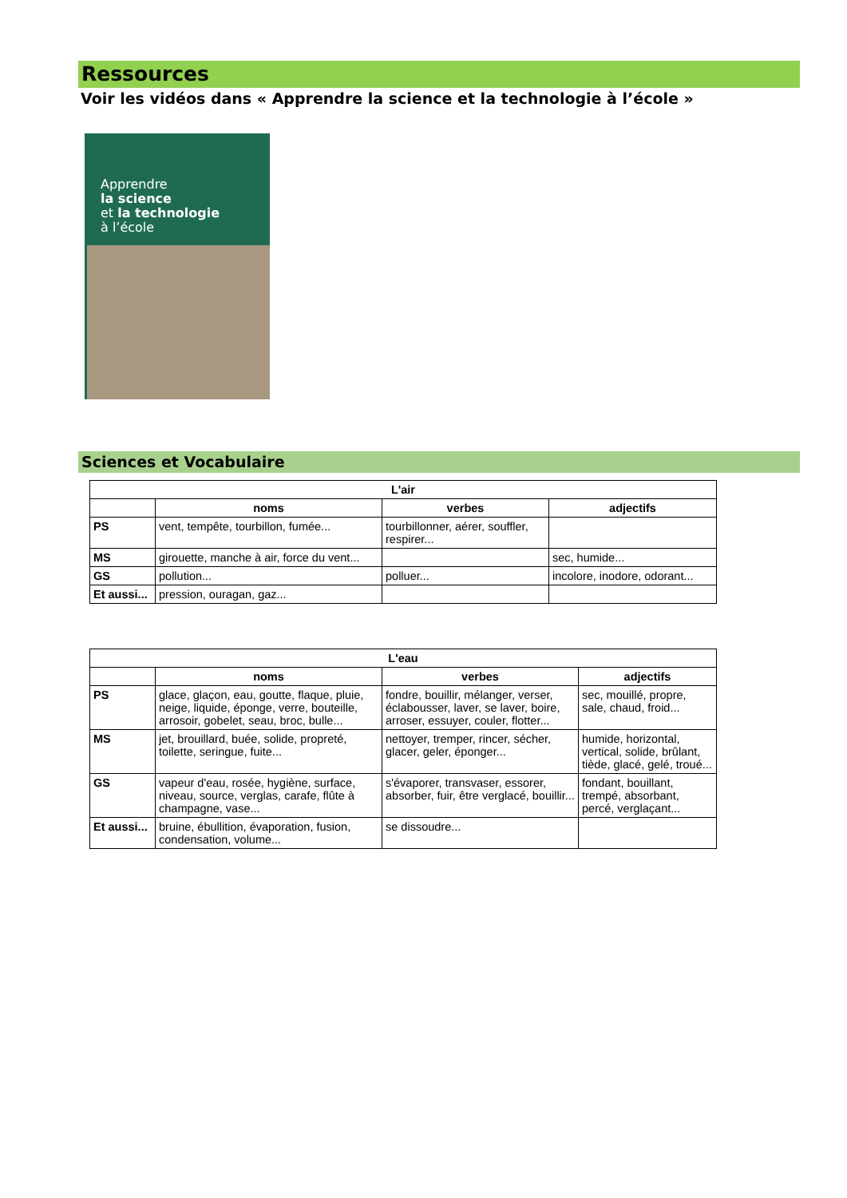Ressources
Voir les vidéos dans « Apprendre la science et la technologie à l’école »
Apprendre
la science
et la technologie
à l’école
Sciences et Vocabulaire
| L'air | | | |
| --- | --- | --- | --- |
| | noms | verbes | adjectifs |
| PS | vent, tempête, tourbillon, fumée... | tourbillonner, aérer, souffler, respirer... | |
| MS | girouette, manche à air, force du vent... | | sec, humide... |
| GS | pollution... | polluer... | incolore, inodore, odorant... |
| Et aussi... | pression, ouragan, gaz... | | |
| L'eau | | | |
| --- | --- | --- | --- |
| | noms | verbes | adjectifs |
| PS | glace, glaçon, eau, goutte, flaque, pluie, neige, liquide, éponge, verre, bouteille, arrosoir, gobelet, seau, broc, bulle... | fondre, bouillir, mélanger, verser, éclabousser, laver, se laver, boire, arroser, essuyer, couler, flotter... | sec, mouillé, propre, sale, chaud, froid... |
| MS | jet, brouillard, buée, solide, propreté, toilette, seringue, fuite... | nettoyer, tremper, rincer, sécher, glacer, geler, éponger... | humide, horizontal, vertical, solide, brûlant, tiède, glacé, gelé, troué... |
| GS | vapeur d'eau, rosée, hygiène, surface, niveau, source, verglas, carafe, flûte à champagne, vase... | s'évaporer, transvaser, essorer, absorber, fuir, être verglacé, bouillir... | fondant, bouillant, trempé, absorbant, percé, verglaçant... |
| Et aussi... | bruine, ébullition, évaporation, fusion, condensation, volume... | se dissoudre... | |